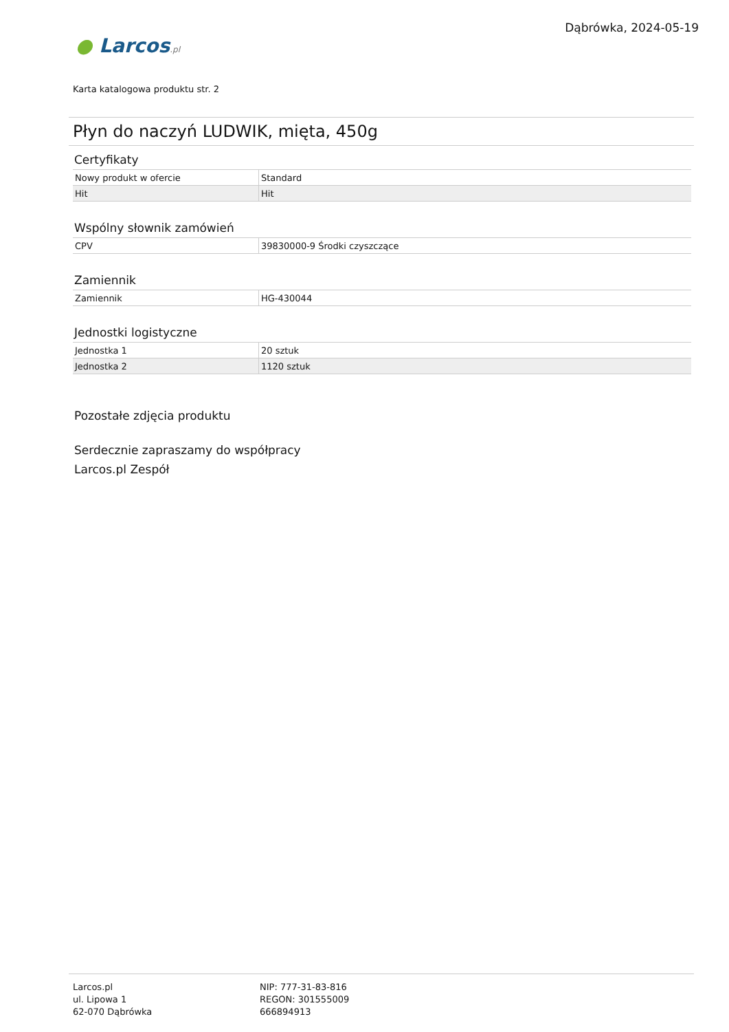Dąbrówka, 2024-05-19
● Larcos.pl
Karta katalogowa produktu str. 2
Płyn do naczyń LUDWIK, mięta, 450g
Certyfikaty
| Nowy produkt w ofercie | Standard |
| Hit | Hit |
Wspólny słownik zamówień
| CPV | 39830000-9 Środki czyszczące |
Zamiennik
| Zamiennik | HG-430044 |
Jednostki logistyczne
| Jednostka 1 | 20 sztuk |
| Jednostka 2 | 1120 sztuk |
Pozostałe zdjęcia produktu
Serdecznie zapraszamy do współpracy
Larcos.pl Zespół
Larcos.pl
ul. Lipowa 1
62-070 Dąbrówka
NIP: 777-31-83-816
REGON: 301555009
666894913